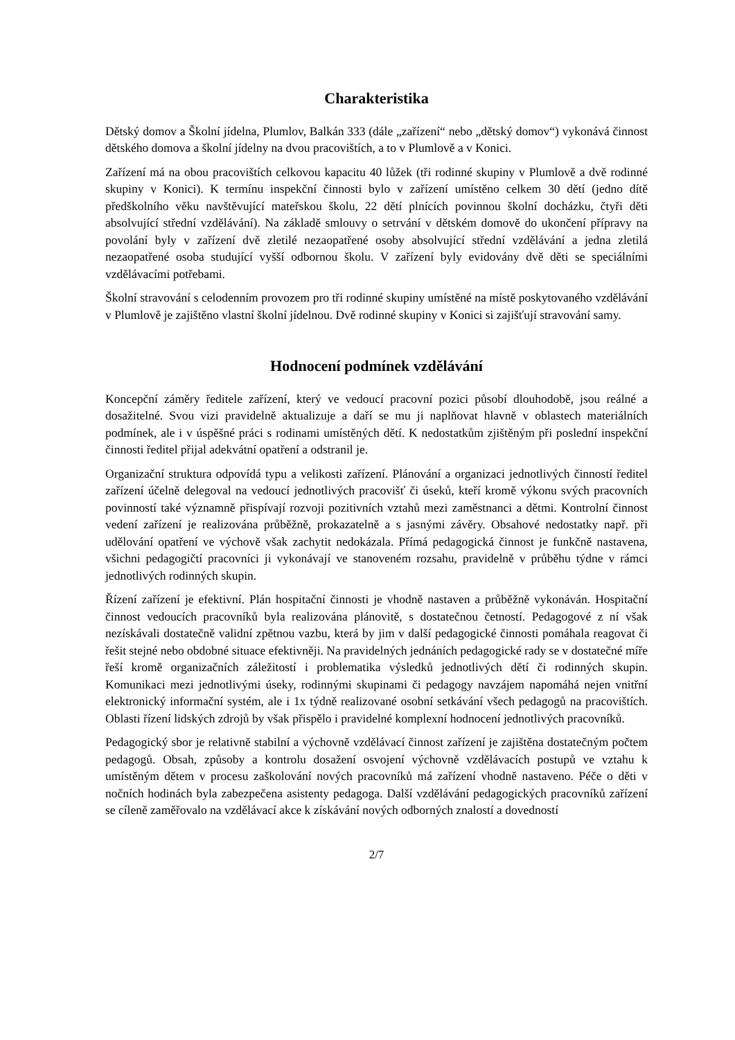Charakteristika
Dětský domov a Školní jídelna, Plumlov, Balkán 333 (dále „zařízení“ nebo „dětský domov“) vykonává činnost dětského domova a školní jídelny na dvou pracovištích, a to v Plumlově a v Konici.
Zařízení má na obou pracovištích celkovou kapacitu 40 lůžek (tři rodinné skupiny v Plumlově a dvě rodinné skupiny v Konici). K termínu inspekční činnosti bylo v zařízení umístěno celkem 30 dětí (jedno dítě předškolního věku navštěvující mateřskou školu, 22 dětí plnících povinnou školní docházku, čtyři děti absolvující střední vzdělávání). Na základě smlouvy o setrvání v dětském domově do ukončení přípravy na povolání byly v zařízení dvě zletilé nezaopatřené osoby absolvující střední vzdělávání a jedna zletilá nezaopatřené osoba studující vyšší odbornou školu. V zařízení byly evidovány dvě děti se speciálními vzdělávacími potřebami.
Školní stravování s celodenním provozem pro tři rodinné skupiny umístěné na místě poskytovaného vzdělávání v Plumlově je zajištěno vlastní školní jídelnou. Dvě rodinné skupiny v Konici si zajišťují stravování samy.
Hodnocení podmínek vzdělávání
Koncepční záměry ředitele zařízení, který ve vedoucí pracovní pozici působí dlouhodobě, jsou reálné a dosažitelné. Svou vizi pravidelně aktualizuje a daří se mu ji naplňovat hlavně v oblastech materiálních podmínek, ale i v úspěšné práci s rodinami umístěných dětí. K nedostatkům zjištěným při poslední inspekční činnosti ředitel přijal adekvátní opatření a odstranil je.
Organizační struktura odpovídá typu a velikosti zařízení. Plánování a organizaci jednotlivých činností ředitel zařízení účelně delegoval na vedoucí jednotlivých pracovišť či úseků, kteří kromě výkonu svých pracovních povinností také významně přispívají rozvoji pozitivních vztahů mezi zaměstnanci a dětmi. Kontrolní činnost vedení zařízení je realizována průběžně, prokazatelně a s jasnými závěry. Obsahové nedostatky např. při udělování opatření ve výchově však zachytit nedokázala. Přímá pedagogická činnost je funkčně nastavena, všichni pedagogičtí pracovníci ji vykonávají ve stanoveném rozsahu, pravidelně v průběhu týdne v rámci jednotlivých rodinných skupin.
Řízení zařízení je efektivní. Plán hospitační činnosti je vhodně nastaven a průběžně vykonáván. Hospitační činnost vedoucích pracovníků byla realizována plánovitě, s dostatečnou četností. Pedagogové z ní však nezískávali dostatečně validní zpětnou vazbu, která by jim v další pedagogické činnosti pomáhala reagovat či řešit stejné nebo obdobné situace efektivněji. Na pravidelných jednáních pedagogické rady se v dostatečné míře řeší kromě organizačních záležitostí i problematika výsledků jednotlivých dětí či rodinných skupin. Komunikaci mezi jednotlivými úseky, rodinnými skupinami či pedagogy navzájem napomáhá nejen vnitřní elektronický informační systém, ale i 1x týdně realizované osobní setkávání všech pedagogů na pracovištích. Oblasti řízení lidských zdrojů by však přispělo i pravidelné komplexní hodnocení jednotlivých pracovníků.
Pedagogický sbor je relativně stabilní a výchovně vzdělávací činnost zařízení je zajištěna dostatečným počtem pedagogů. Obsah, způsoby a kontrolu dosažení osvojení výchovně vzdělávacích postupů ve vztahu k umístěným dětem v procesu zaškolování nových pracovníků má zařízení vhodně nastaveno. Péče o děti v nočních hodinách byla zabezpečena asistenty pedagoga. Další vzdělávání pedagogických pracovníků zařízení se cíleně zaměřovalo na vzdělávací akce k získávání nových odborných znalostí a dovedností
2/7